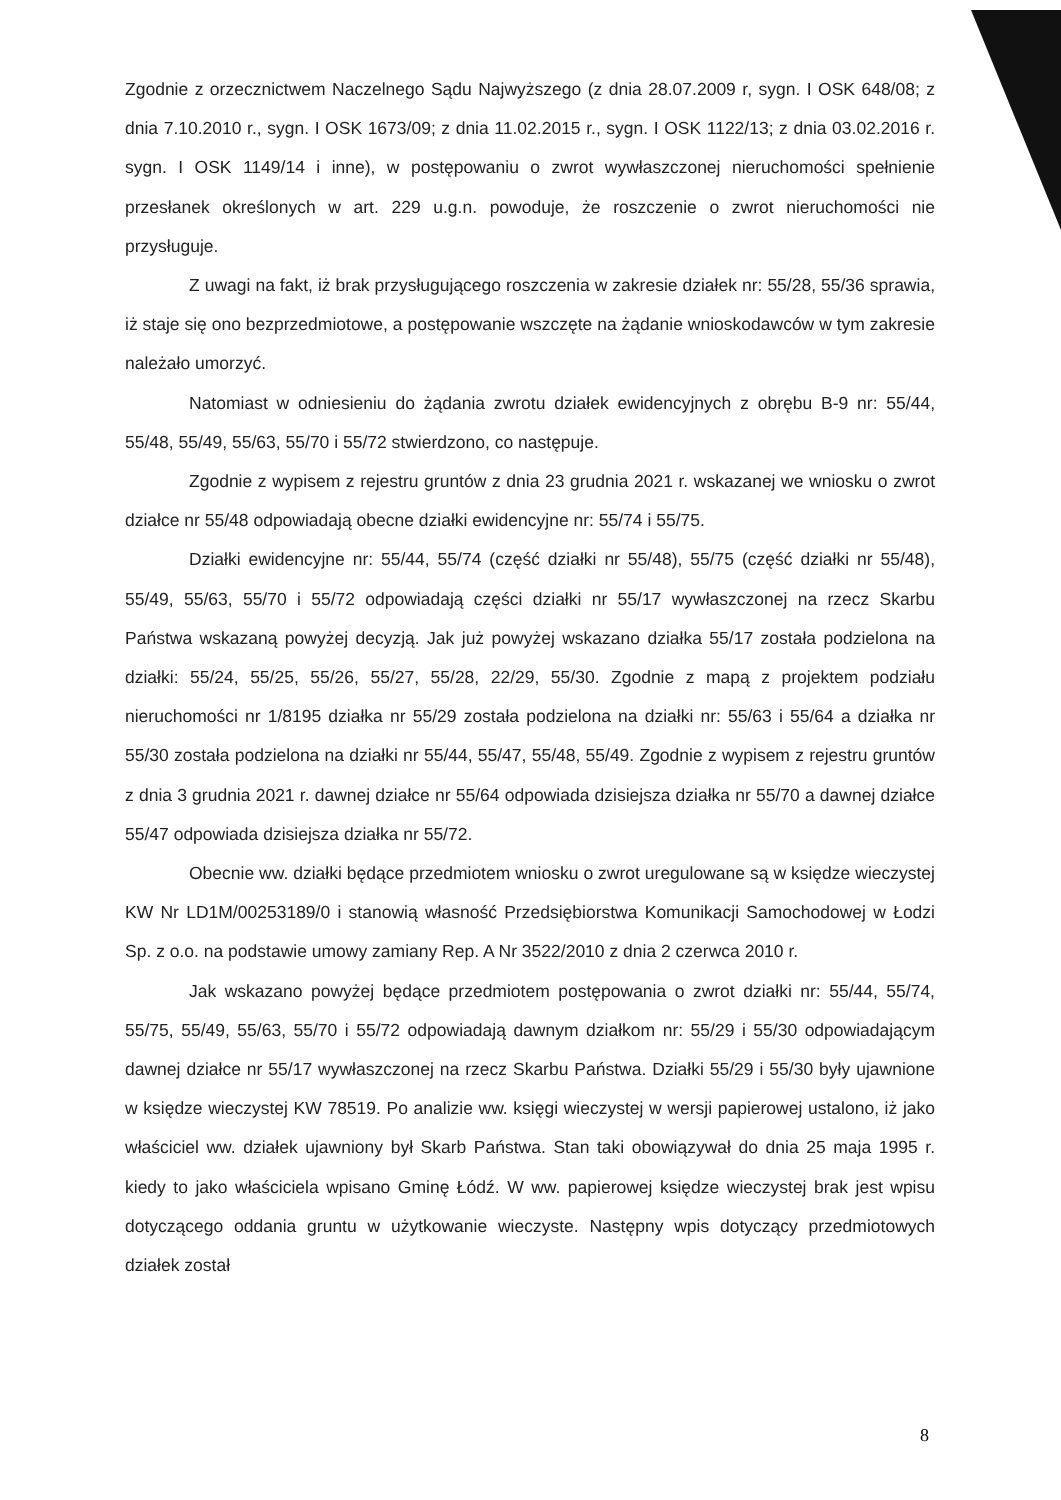Zgodnie z orzecznictwem Naczelnego Sądu Najwyższego (z dnia 28.07.2009 r, sygn. I OSK 648/08; z dnia 7.10.2010 r., sygn. I OSK 1673/09; z dnia 11.02.2015 r., sygn. I OSK 1122/13; z dnia 03.02.2016 r. sygn. I OSK 1149/14 i inne), w postępowaniu o zwrot wywłaszczonej nieruchomości spełnienie przesłanek określonych w art. 229 u.g.n. powoduje, że roszczenie o zwrot nieruchomości nie przysługuje.
Z uwagi na fakt, iż brak przysługującego roszczenia w zakresie działek nr: 55/28, 55/36 sprawia, iż staje się ono bezprzedmiotowe, a postępowanie wszczęte na żądanie wnioskodawców w tym zakresie należało umorzyć.
Natomiast w odniesieniu do żądania zwrotu działek ewidencyjnych z obrębu B-9 nr: 55/44, 55/48, 55/49, 55/63, 55/70 i 55/72 stwierdzono, co następuje.
Zgodnie z wypisem z rejestru gruntów z dnia 23 grudnia 2021 r. wskazanej we wniosku o zwrot działce nr 55/48 odpowiadają obecne działki ewidencyjne nr: 55/74 i 55/75.
Działki ewidencyjne nr: 55/44, 55/74 (część działki nr 55/48), 55/75 (część działki nr 55/48), 55/49, 55/63, 55/70 i 55/72 odpowiadają części działki nr 55/17 wywłaszczonej na rzecz Skarbu Państwa wskazaną powyżej decyzją. Jak już powyżej wskazano działka 55/17 została podzielona na działki: 55/24, 55/25, 55/26, 55/27, 55/28, 22/29, 55/30. Zgodnie z mapą z projektem podziału nieruchomości nr 1/8195 działka nr 55/29 została podzielona na działki nr: 55/63 i 55/64 a działka nr 55/30 została podzielona na działki nr 55/44, 55/47, 55/48, 55/49. Zgodnie z wypisem z rejestru gruntów z dnia 3 grudnia 2021 r. dawnej działce nr 55/64 odpowiada dzisiejsza działka nr 55/70 a dawnej działce 55/47 odpowiada dzisiejsza działka nr 55/72.
Obecnie ww. działki będące przedmiotem wniosku o zwrot uregulowane są w księdze wieczystej KW Nr LD1M/00253189/0 i stanowią własność Przedsiębiorstwa Komunikacji Samochodowej w Łodzi Sp. z o.o. na podstawie umowy zamiany Rep. A Nr 3522/2010 z dnia 2 czerwca 2010 r.
Jak wskazano powyżej będące przedmiotem postępowania o zwrot działki nr: 55/44, 55/74, 55/75, 55/49, 55/63, 55/70 i 55/72 odpowiadają dawnym działkom nr: 55/29 i 55/30 odpowiadającym dawnej działce nr 55/17 wywłaszczonej na rzecz Skarbu Państwa. Działki 55/29 i 55/30 były ujawnione w księdze wieczystej KW 78519. Po analizie ww. księgi wieczystej w wersji papierowej ustalono, iż jako właściciel ww. działek ujawniony był Skarb Państwa. Stan taki obowiązywał do dnia 25 maja 1995 r. kiedy to jako właściciela wpisano Gminę Łódź. W ww. papierowej księdze wieczystej brak jest wpisu dotyczącego oddania gruntu w użytkowanie wieczyste. Następny wpis dotyczący przedmiotowych działek został
8